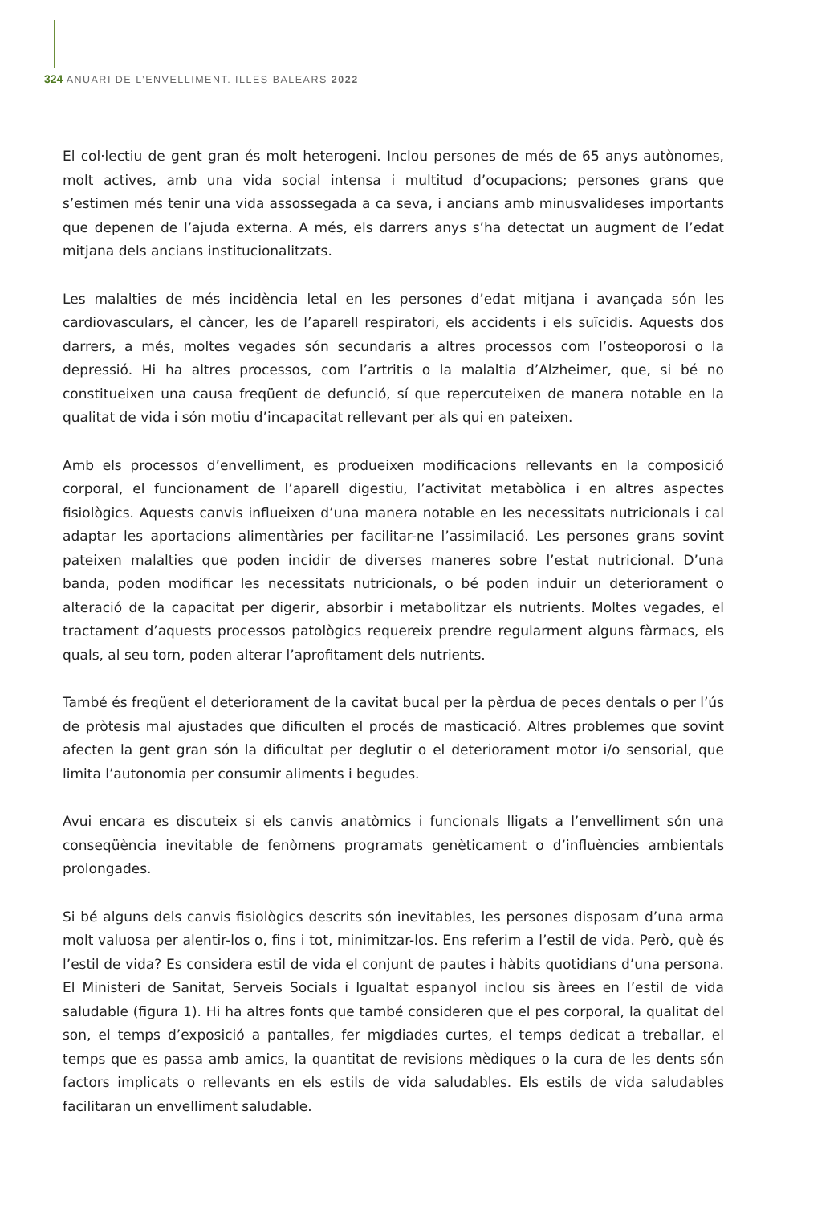324 ANUARI DE L’ENVELLIMENT. ILLES BALEARS 2022
El col·lectiu de gent gran és molt heterogeni. Inclou persones de més de 65 anys autònomes, molt actives, amb una vida social intensa i multitud d’ocupacions; persones grans que s’estimen més tenir una vida assossegada a ca seva, i ancians amb minusvalideses importants que depenen de l’ajuda externa. A més, els darrers anys s’ha detectat un augment de l’edat mitjana dels ancians institucionalitzats.
Les malalties de més incidència letal en les persones d’edat mitjana i avançada són les cardiovasculars, el càncer, les de l’aparell respiratori, els accidents i els suïcidis. Aquests dos darrers, a més, moltes vegades són secundaris a altres processos com l’osteoporosi o la depressió. Hi ha altres processos, com l’artritis o la malaltia d’Alzheimer, que, si bé no constitueixen una causa freqüent de defunció, sí que repercuteixen de manera notable en la qualitat de vida i són motiu d’incapacitat rellevant per als qui en pateixen.
Amb els processos d’envelliment, es produeixen modificacions rellevants en la composició corporal, el funcionament de l’aparell digestiu, l’activitat metabòlica i en altres aspectes fisiològics. Aquests canvis influeixen d’una manera notable en les necessitats nutricionals i cal adaptar les aportacions alimentàries per facilitar-ne l’assimilació. Les persones grans sovint pateixen malalties que poden incidir de diverses maneres sobre l’estat nutricional. D’una banda, poden modificar les necessitats nutricionals, o bé poden induir un deterio­rament o alteració de la capacitat per digerir, absorbir i metabolitzar els nutrients. Moltes vegades, el tractament d’aquests processos patològics requereix prendre regularment al­guns fàrmacs, els quals, al seu torn, poden alterar l’aprofitament dels nutrients.
També és freqüent el deteriorament de la cavitat bucal per la pèrdua de peces dentals o per l’ús de pròtesis mal ajustades que dificulten el procés de masticació. Altres pro­blemes que sovint afecten la gent gran són la dificultat per deglutir o el deteriorament motor i/o sensorial, que limita l’autonomia per consumir aliments i begudes.
Avui encara es discuteix si els canvis anatòmics i funcionals lligats a l’envelliment són una conseqüència inevitable de fenòmens programats genèticament o d’influències ambientals prolongades.
Si bé alguns dels canvis fisiològics descrits són inevitables, les persones disposam d’una arma molt valuosa per alentir-los o, fins i tot, minimitzar-los. Ens referim a l’estil de vida. Però, què és l’estil de vida? Es considera estil de vida el conjunt de pautes i hàbits quoti­dians d’una persona. El Ministeri de Sanitat, Serveis Socials i Igualtat espanyol inclou sis àrees en l’estil de vida saludable (figura 1). Hi ha altres fonts que també consideren que el pes corporal, la qualitat del son, el temps d’exposició a pantalles, fer migdiades curtes, el temps dedicat a treballar, el temps que es passa amb amics, la quantitat de revisions mèdiques o la cura de les dents són factors implicats o rellevants en els estils de vida sa­ludables. Els estils de vida saludables facilitaran un envelliment saludable.